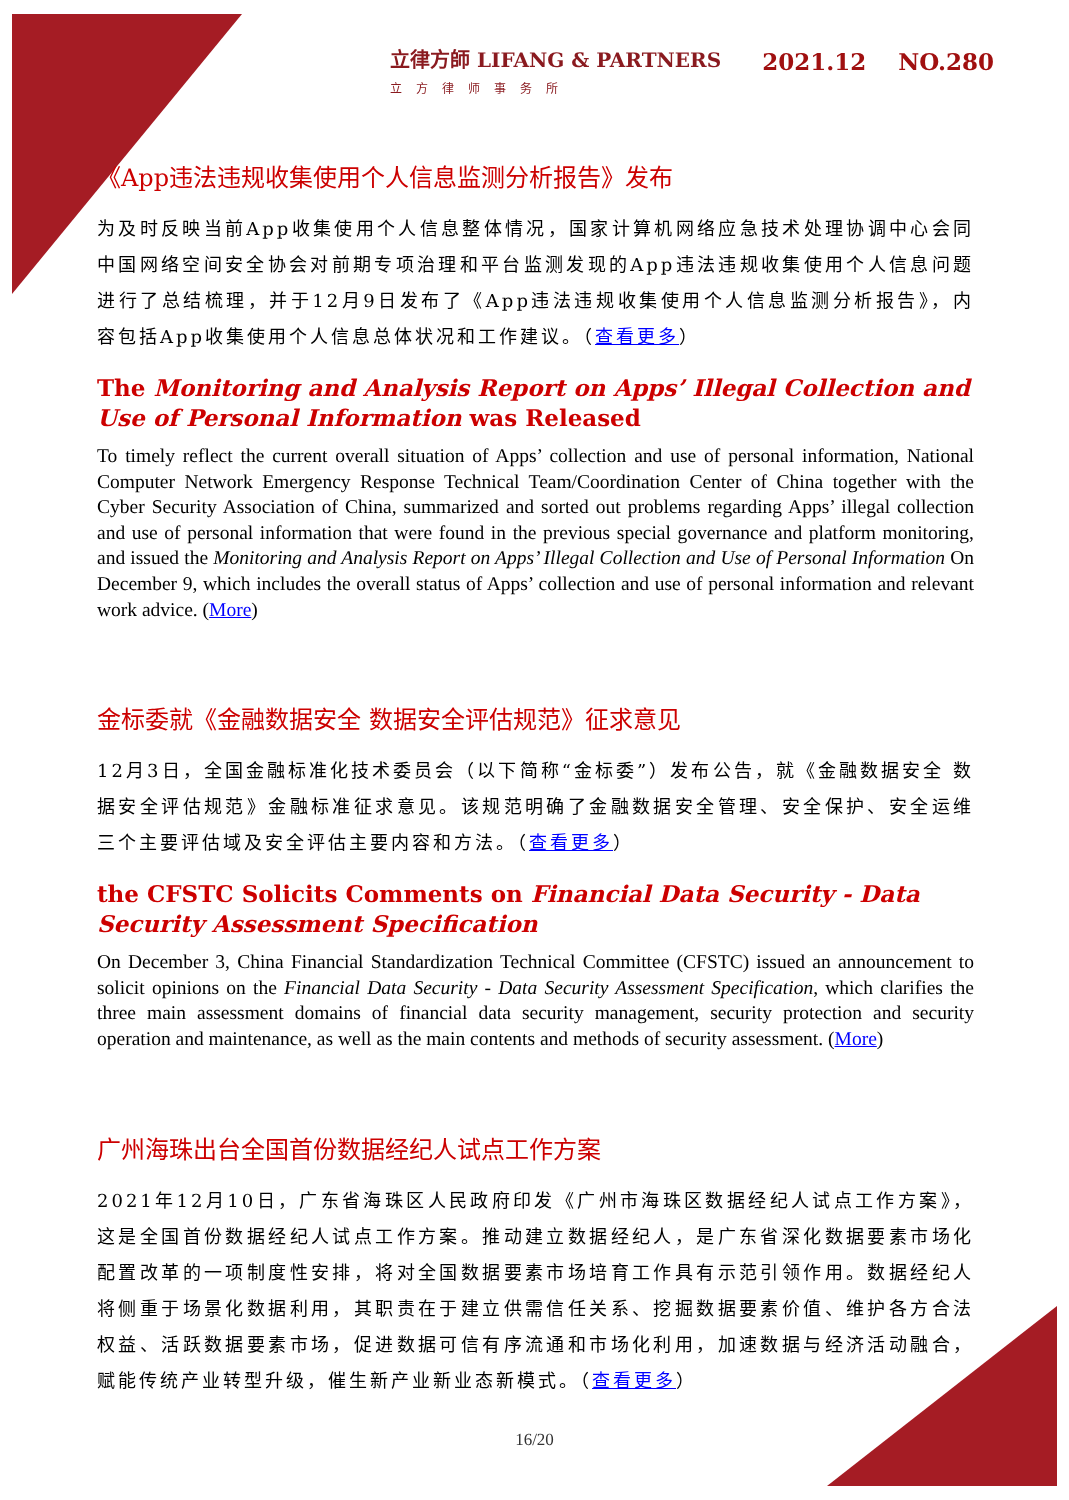立律方師 LIFANG & PARTNERS
立方律师事务所
2021.12 NO.280
《App违法违规收集使用个人信息监测分析报告》发布
为及时反映当前App收集使用个人信息整体情况，国家计算机网络应急技术处理协调中心会同中国网络空间安全协会对前期专项治理和平台监测发现的App违法违规收集使用个人信息问题进行了总结梳理，并于12月9日发布了《App违法违规收集使用个人信息监测分析报告》，内容包括App收集使用个人信息总体状况和工作建议。（查看更多）
The Monitoring and Analysis Report on Apps’ Illegal Collection and Use of Personal Information was Released
To timely reflect the current overall situation of Apps’ collection and use of personal information, National Computer Network Emergency Response Technical Team/Coordination Center of China together with the Cyber Security Association of China, summarized and sorted out problems regarding Apps’ illegal collection and use of personal information that were found in the previous special governance and platform monitoring, and issued the Monitoring and Analysis Report on Apps’ Illegal Collection and Use of Personal Information On December 9, which includes the overall status of Apps’ collection and use of personal information and relevant work advice. (More)
金标委就《金融数据安全 数据安全评估规范》征求意见
12月3日，全国金融标准化技术委员会（以下简称“金标委”）发布公告，就《金融数据安全 数据安全评估规范》金融标准征求意见。该规范明确了金融数据安全管理、安全保护、安全运维三个主要评估域及安全评估主要内容和方法。（查看更多）
the CFSTC Solicits Comments on Financial Data Security - Data Security Assessment Specification
On December 3, China Financial Standardization Technical Committee (CFSTC) issued an announcement to solicit opinions on the Financial Data Security - Data Security Assessment Specification, which clarifies the three main assessment domains of financial data security management, security protection and security operation and maintenance, as well as the main contents and methods of security assessment. (More)
广州海珠出台全国首份数据经纪人试点工作方案
2021年12月10日，广东省海珠区人民政府印发《广州市海珠区数据经纪人试点工作方案》，这是全国首份数据经纪人试点工作方案。推动建立数据经纪人，是广东省深化数据要素市场化配置改革的一项制度性安排，将对全国数据要素市场培育工作具有示范引领作用。数据经纪人将侧重于场景化数据利用，其职责在于建立供需信任关系、挖掘数据要素价值、维护各方合法权益、活跃数据要素市场，促进数据可信有序流通和市场化利用，加速数据与经济活动融合，赋能传统产业转型升级，催生新产业新业态新模式。（查看更多）
16/20